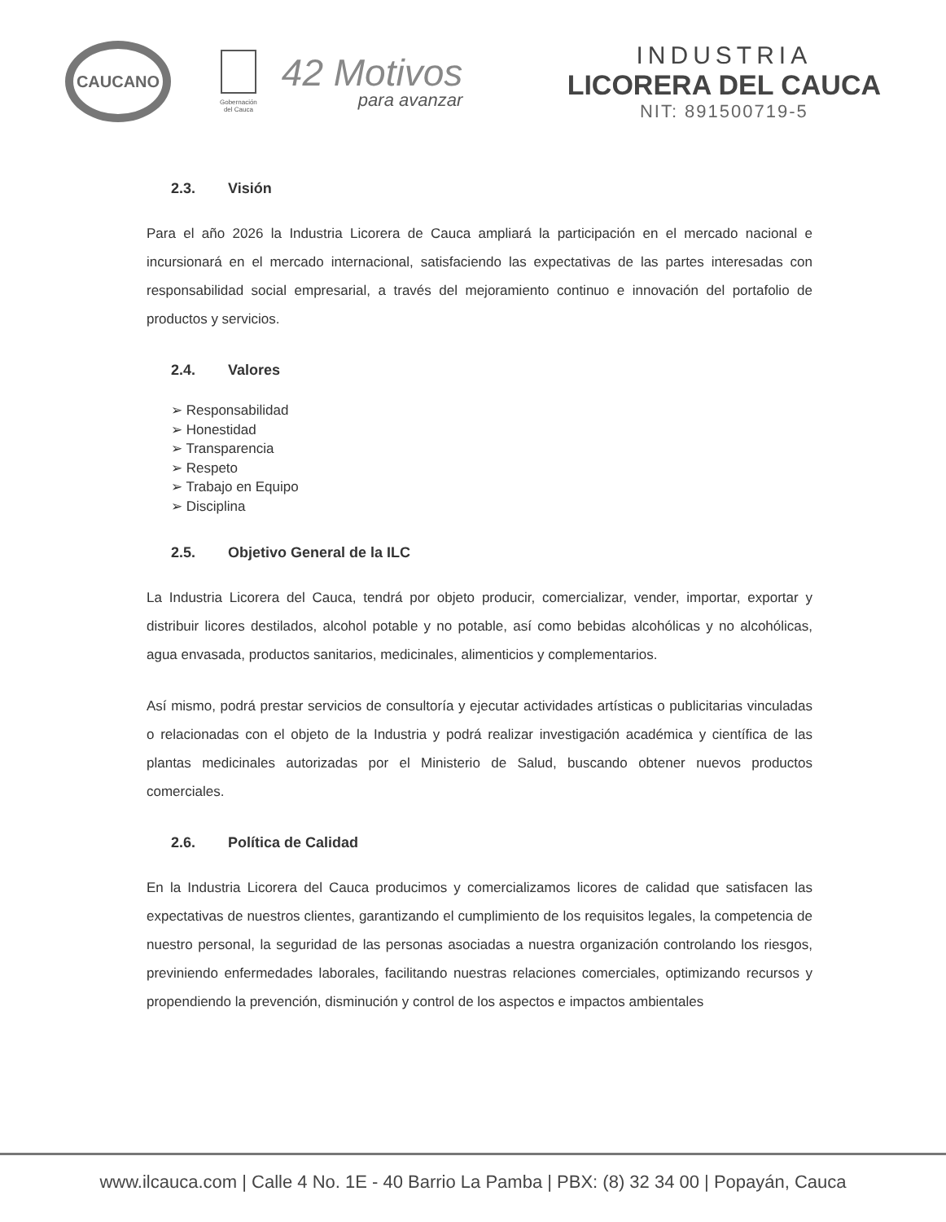CAUCANO
Gobernación
del Cauca
42 Motivos
para avanzar
INDUSTRIA
LICORERA DEL CAUCA
NIT: 891500719-5
2.3. Visión
Para el año 2026 la Industria Licorera de Cauca ampliará la participación en el mercado nacional e incursionará en el mercado internacional, satisfaciendo las expectativas de las partes interesadas con responsabilidad social empresarial, a través del mejoramiento continuo e innovación del portafolio de productos y servicios.
2.4. Valores
➢ Responsabilidad
➢ Honestidad
➢ Transparencia
➢ Respeto
➢ Trabajo en Equipo
➢ Disciplina
2.5. Objetivo General de la ILC
La Industria Licorera del Cauca, tendrá por objeto producir, comercializar, vender, importar, exportar y distribuir licores destilados, alcohol potable y no potable, así como bebidas alcohólicas y no alcohólicas, agua envasada, productos sanitarios, medicinales, alimenticios y complementarios.
Así mismo, podrá prestar servicios de consultoría y ejecutar actividades artísticas o publicitarias vinculadas o relacionadas con el objeto de la Industria y podrá realizar investigación académica y científica de las plantas medicinales autorizadas por el Ministerio de Salud, buscando obtener nuevos productos comerciales.
2.6. Política de Calidad
En la Industria Licorera del Cauca producimos y comercializamos licores de calidad que satisfacen las expectativas de nuestros clientes, garantizando el cumplimiento de los requisitos legales, la competencia de nuestro personal, la seguridad de las personas asociadas a nuestra organización controlando los riesgos, previniendo enfermedades laborales, facilitando nuestras relaciones comerciales, optimizando recursos y propendiendo la prevención, disminución y control de los aspectos e impactos ambientales
www.ilcauca.com | Calle 4 No. 1E - 40 Barrio La Pamba | PBX: (8) 32 34 00 | Popayán, Cauca